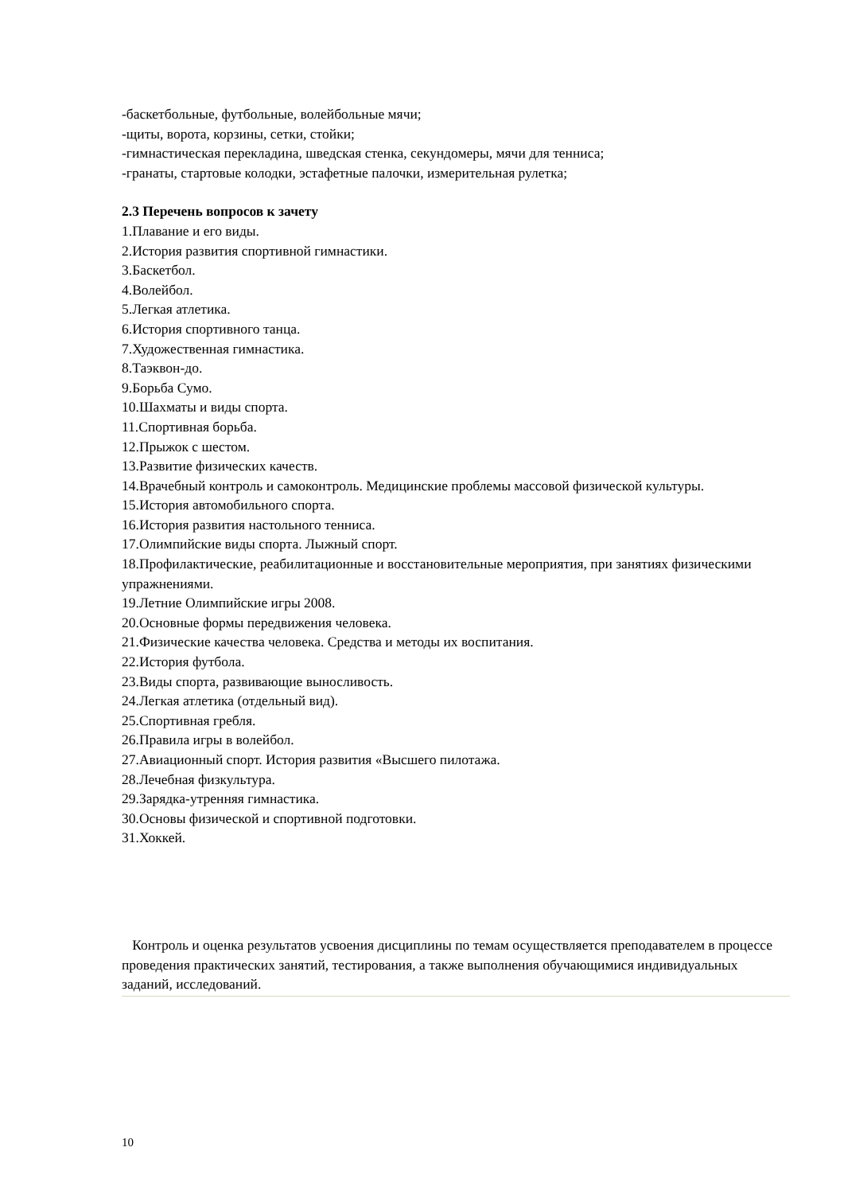-баскетбольные, футбольные, волейбольные мячи;
-щиты, ворота, корзины, сетки, стойки;
-гимнастическая перекладина, шведская стенка, секундомеры, мячи для тенниса;
-гранаты, стартовые колодки, эстафетные палочки, измерительная рулетка;
2.3 Перечень вопросов к зачету
1.Плавание и его виды.
2.История развития спортивной гимнастики.
3.Баскетбол.
4.Волейбол.
5.Легкая атлетика.
6.История спортивного танца.
7.Художественная гимнастика.
8.Таэквон-до.
9.Борьба Сумо.
10.Шахматы и виды спорта.
11.Спортивная борьба.
12.Прыжок с шестом.
13.Развитие физических качеств.
14.Врачебный контроль и самоконтроль. Медицинские проблемы массовой физической культуры.
15.История автомобильного спорта.
16.История развития настольного тенниса.
17.Олимпийские виды спорта. Лыжный спорт.
18.Профилактические, реабилитационные и восстановительные мероприятия, при занятиях физическими упражнениями.
19.Летние Олимпийские игры 2008.
20.Основные формы передвижения человека.
21.Физические качества человека. Средства и методы их воспитания.
22.История футбола.
23.Виды спорта, развивающие выносливость.
24.Легкая атлетика (отдельный вид).
25.Спортивная гребля.
26.Правила игры в волейбол.
27.Авиационный спорт. История развития «Высшего пилотажа.
28.Лечебная физкультура.
29.Зарядка-утренняя гимнастика.
30.Основы физической и спортивной подготовки.
31.Хоккей.
Контроль и оценка результатов усвоения дисциплины по темам осуществляется преподавателем в процессе проведения практических занятий, тестирования, а также выполнения обучающимися индивидуальных заданий, исследований.
10